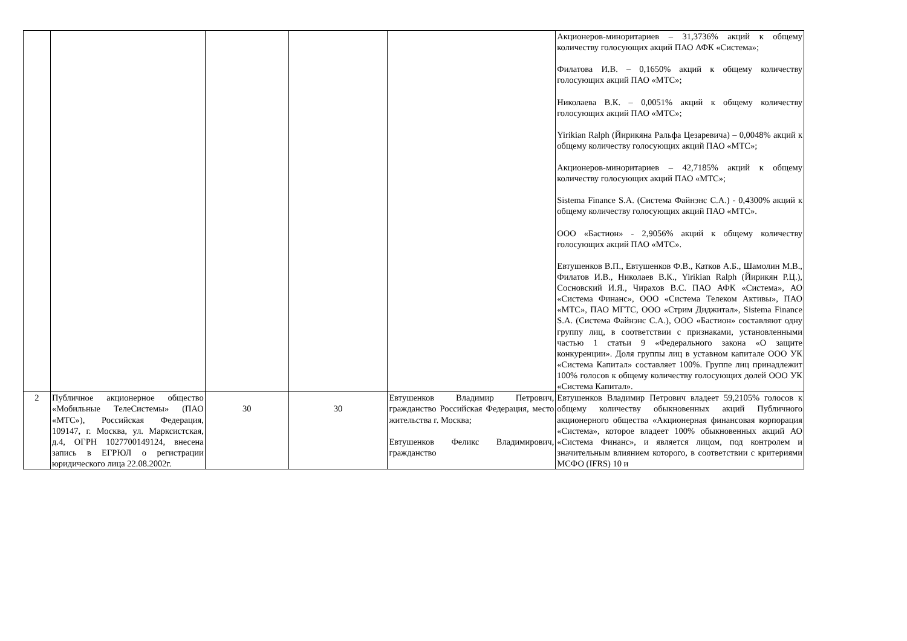| | | | | | Акционеров-миноритариев – 31,3736% акций к общему количеству голосующих акций ПАО АФК «Система»; Филатова И.В. – 0,1650% акций к общему количеству голосующих акций ПАО «МТС»; Николаева В.К. – 0,0051% акций к общему количеству голосующих акций ПАО «МТС»; Yirikian Ralph (Йирикяна Ральфа Цезаревича) – 0,0048% акций к общему количеству голосующих акций ПАО «МТС»; Акционеров-миноритариев – 42,7185% акций к общему количеству голосующих акций ПАО «МТС»; Sistema Finance S.A. (Система Файнэнс С.А.) - 0,4300% акций к общему количеству голосующих акций ПАО «МТС». ООО «Бастион» - 2,9056% акций к общему количеству голосующих акций ПАО «МТС». Евтушенков В.П., Евтушенков Ф.В., Катков А.Б., Шамолин М.В., Филатов И.В., Николаев В.К., Yirikian Ralph (Йирикян Р.Ц.), Сосновский И.Я., Чирахов В.С. ПАО АФК «Система», АО «Система Финанс», ООО «Система Телеком Активы», ПАО «МТС», ПАО МГТС, ООО «Стрим Диджитал», Sistema Finance S.A. (Система Файнэнс С.А.), ООО «Бастион» составляют одну группу лиц, в соответствии с признаками, установленными частью 1 статьи 9 «Федерального закона «О защите конкуренции». Доля группы лиц в уставном капитале ООО УК «Система Капитал» составляет 100%. Группе лиц принадлежит 100% голосов к общему количеству голосующих долей ООО УК «Система Капитал». |
| 2 | Публичное акционерное общество «Мобильные ТелеСистемы» (ПАО «МТС»), Российская Федерация, 109147, г. Москва, ул. Марксистская, д.4, ОГРН 1027700149124, внесена запись в ЕГРЮЛ о регистрации юридического лица 22.08.2002г. | 30 | 30 | Евтушенков Владимир Петрович, гражданство Российская Федерация, место жительства г. Москва; Евтушенков Феликс Владимирович, гражданство | Евтушенков Владимир Петрович владеет 59,2105% голосов к общему количеству обыкновенных акций Публичного акционерного общества «Акционерная финансовая корпорация «Система», которое владеет 100% обыкновенных акций АО «Система Финанс», и является лицом, под контролем и значительным влиянием которого, в соответствии с критериями МСФО (IFRS) 10 и |